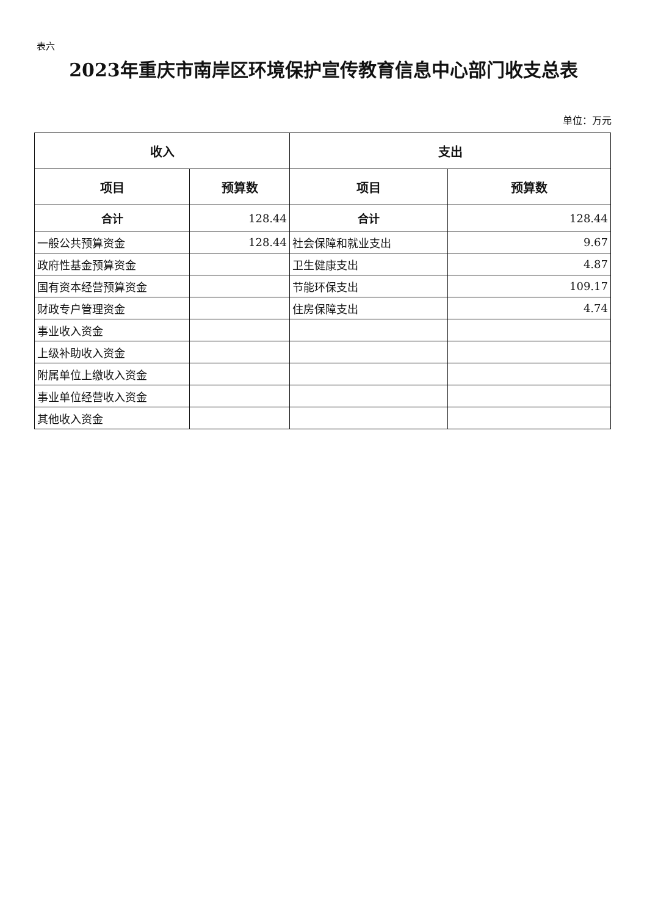表六
2023年重庆市南岸区环境保护宣传教育信息中心部门收支总表
单位：万元
| 收入 | | 支出 | |
| --- | --- | --- | --- |
| 项目 | 预算数 | 项目 | 预算数 |
| 合计 | 128.44 | 合计 | 128.44 |
| 一般公共预算资金 | 128.44 | 社会保障和就业支出 | 9.67 |
| 政府性基金预算资金 | | 卫生健康支出 | 4.87 |
| 国有资本经营预算资金 | | 节能环保支出 | 109.17 |
| 财政专户管理资金 | | 住房保障支出 | 4.74 |
| 事业收入资金 | | | |
| 上级补助收入资金 | | | |
| 附属单位上缴收入资金 | | | |
| 事业单位经营收入资金 | | | |
| 其他收入资金 | | | |